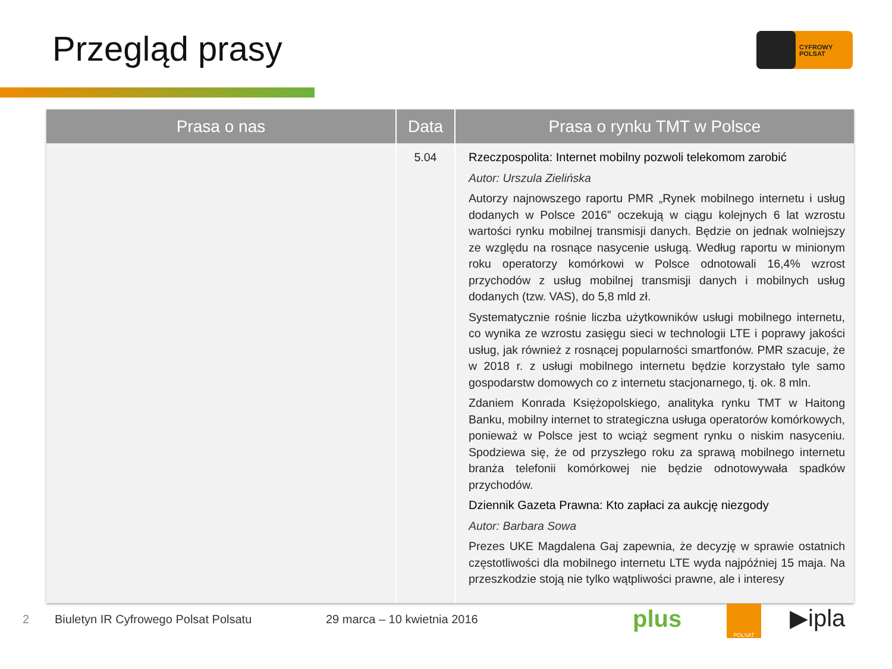Przegląd prasy
CYFROWY
POLSAT
| Prasa o nas | Data | Prasa o rynku TMT w Polsce |
| --- | --- | --- |
| | 5.04 | Rzeczpospolita: Internet mobilny pozwoli telekomom zarobić Autor: Urszula Zielińska Autorzy najnowszego raportu PMR „Rynek mobilnego internetu i usług dodanych w Polsce 2016” oczekują w ciągu kolejnych 6 lat wzrostu wartości rynku mobilnej transmisji danych. Będzie on jednak wolniejszy ze względu na rosnące nasycenie usługą. Według raportu w minionym roku operatorzy komórkowi w Polsce odnotowali 16,4% wzrost przychodów z usług mobilnej transmisji danych i mobilnych usług dodanych (tzw. VAS), do 5,8 mld zł. Systematycznie rośnie liczba użytkowników usługi mobilnego internetu, co wynika ze wzrostu zasięgu sieci w technologii LTE i poprawy jakości usług, jak również z rosnącej popularności smartfonów. PMR szacuje, że w 2018 r. z usługi mobilnego internetu będzie korzystało tyle samo gospodarstw domowych co z internetu stacjonarnego, tj. ok. 8 mln. Zdaniem Konrada Księżopolskiego, analityka rynku TMT w Haitong Banku, mobilny internet to strategiczna usługa operatorów komórkowych, ponieważ w Polsce jest to wciąż segment rynku o niskim nasyceniu. Spodziewa się, że od przyszłego roku za sprawą mobilnego internetu branża telefonii komórkowej nie będzie odnotowywała spadków przychodów. Dziennik Gazeta Prawna: Kto zapłaci za aukcję niezgody Autor: Barbara Sowa Prezes UKE Magdalena Gaj zapewnia, że decyzję w sprawie ostatnich częstotliwości dla mobilnego internetu LTE wyda najpóźniej 15 maja. Na przeszkodzie stoją nie tylko wątpliwości prawne, ale i interesy |
2
Biuletyn IR Cyfrowego Polsat Polsatu
29 marca – 10 kwietnia 2016 plus POLSAT ▶ipla